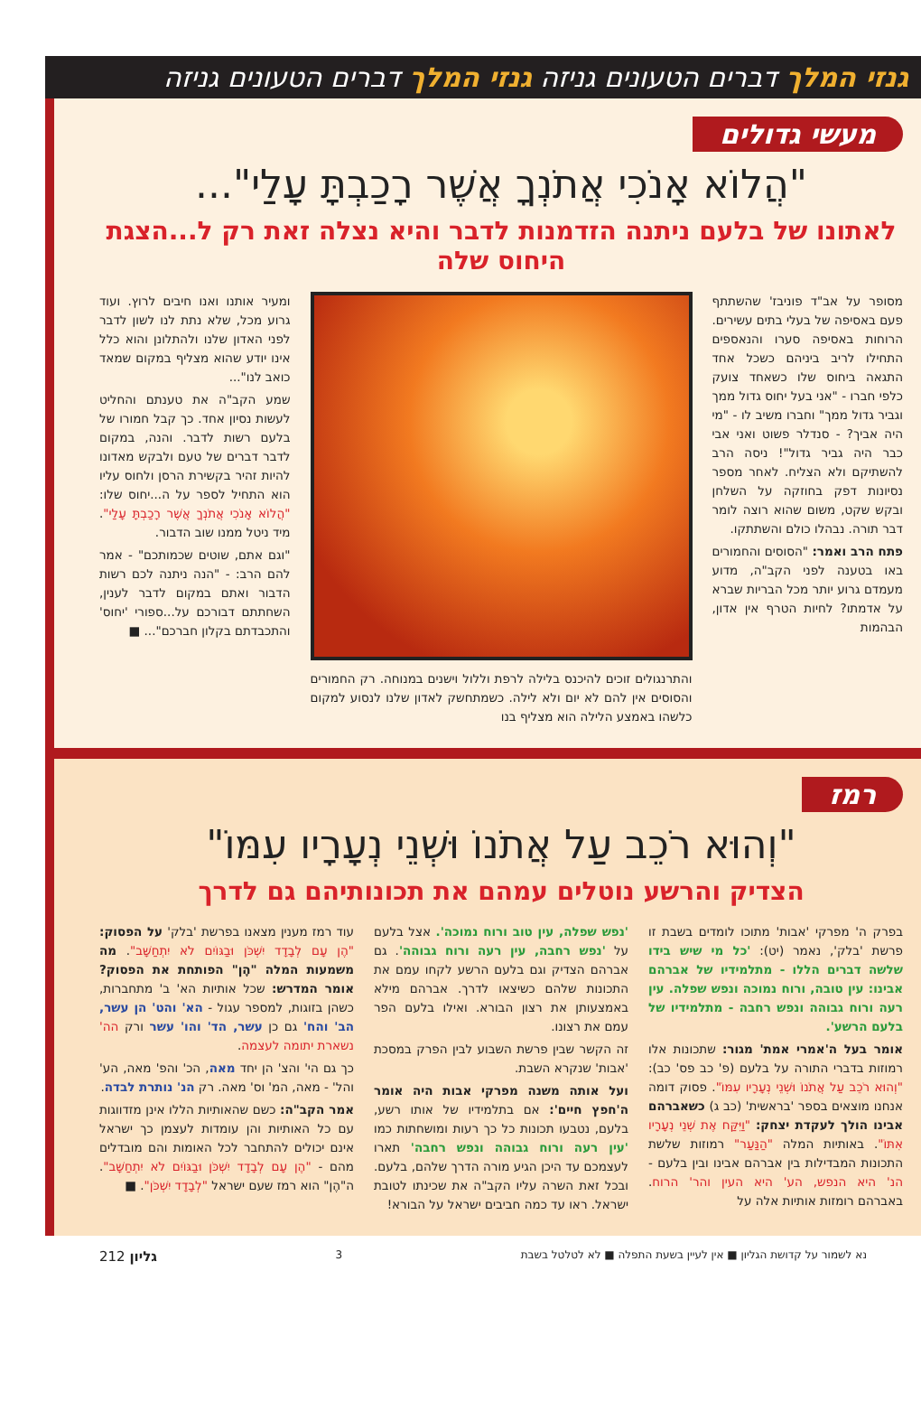גנזי המלך דברים הטעונים גניזה גנזי המלך דברים הטעונים גניזה
מעשי גדולים
"הֲלוֹא אָנֹכִי אֲתֹנְךָ אֲשֶׁר רָכַבְתָּ עָלַי"...
לאתונו של בלעם ניתנה הזדמנות לדבר והיא נצלה זאת רק ל...הצגת היחוס שלה
מסופר על אב"ד פוניבז' שהשתתף פעם באסיפה של בעלי בתים עשירים. הרוחות באסיפה סערו והנאספים התחילו לריב ביניהם כשכל אחד התגאה ביחוס שלו כשאחד צועק כלפי חברו - "אני בעל יחוס גדול ממך וגביר גדול ממך" וחברו משיב לו - "מי היה אביך? - סנדלר פשוט ואני אבי כבר היה גביר גדול"! ניסה הרב להשתיקם ולא הצליח. לאחר מספר נסיונות דפק בחוזקה על השלחן ובקש שקט, משום שהוא רוצה לומר דבר תורה. נבהלו כולם והשתתקו.
פתח הרב ואמר: "הסוסים והחמורים באו בטענה לפני הקב"ה, מדוע מעמדם גרוע יותר מכל הבריות שברא על אדמתו? לחיות הטרף אין אדון, הבהמות
והתרנגולים זוכים להיכנס בלילה לרפת וללול וישנים במנוחה. רק החמורים והסוסים אין להם לא יום ולא לילה. כשמתחשק לאדון שלנו לנסוע למקום כלשהו באמצע הלילה הוא מצליף בנו
ומעיר אותנו ואנו חיבים לרוץ. ועוד גרוע מכל, שלא נתת לנו לשון לדבר לפני האדון שלנו ולהתלונן והוא כלל אינו יודע שהוא מצליף במקום שמאד כואב לנו"...
שמע הקב"ה את טענתם והחליט לעשות נסיון אחד. כך קבל חמורו של בלעם רשות לדבר. והנה, במקום לדבר דברים של טעם ולבקש מאדונו להיות זהיר בקשירת הרסן ולחוס עליו הוא התחיל לספר על ה...יחוס שלו: "הֲלוֹא אָנֹכִי אֲתֹנְךָ אֲשֶׁר רָכַבְתָּ עָלַי". מיד ניטל ממנו שוב הדבור.
"וגם אתם, שוטים שכמותכם" - אמר להם הרב: - "הנה ניתנה לכם רשות הדבור ואתם במקום לדבר לענין, השחתתם דבורכם על...ספורי 'יחוס' והתכבדתם בקלון חברכם"... ■
רמז
"וְהוּא רֹכֵב עַל אֲתֹנוֹ וּשְׁנֵי נְעָרָיו עִמּוֹ"
הצדיק והרשע נוטלים עמהם את תכונותיהם גם לדרך
בפרק ה' מפרקי 'אבות' מתוכו לומדים בשבת זו פרשת 'בלק', נאמר (יט): 'כל מי שיש בידו שלשה דברים הללו - מתלמידיו של אברהם אבינו: עין טובה, ורוח נמוכה ונפש שפלה. עין רעה ורוח גבוהה ונפש רחבה - מתלמידיו של בלעם הרשע'.
אומר בעל ה'אמרי אמת' מגור: שתכונות אלו רמוזות בדברי התורה על בלעם (פ' כב פס' כב): "וְהוּא רֹכֵב עַל אֲתֹנוֹ וּשְׁנֵי נְעָרָיו עִמּוֹ". פסוק דומה אנחנו מוצאים בספר 'בראשית' (כב ג) כשאברהם אבינו הולך לעקדת יצחק: "וַיִּקַּח אֶת שְׁנֵי נְעָרָיו אִתּוֹ". באותיות המלה "הַנַּעַר" רמוזות שלשת התכונות המבדילות בין אברהם אבינו ובין בלעם - הנ' היא הנפש, הע' היא העין והר' הרוח. באברהם רומזות אותיות אלה על
'נפש שפלה, עין טוב ורוח נמוכה'. אצל בלעם על 'נפש רחבה, עין רעה ורוח גבוהה'. גם אברהם הצדיק וגם בלעם הרשע לקחו עמם את התכונות שלהם כשיצאו לדרך. אברהם מילא באמצעותן את רצון הבורא. ואילו בלעם הפר עמם את רצונו.
זה הקשר שבין פרשת השבוע לבין הפרק במסכת 'אבות' שנקרא השבת.
ועל אותה משנה מפרקי אבות היה אומר ה'חפץ חיים': אם בתלמידיו של אותו רשע, בלעם, נטבעו תכונות כל כך רעות ומושחתות כמו 'עין רעה ורוח גבוהה ונפש רחבה' תארו לעצמכם עד היכן הגיע מורה הדרך שלהם, בלעם. ובכל זאת השרה עליו הקב"ה את שכינתו לטובת ישראל. ראו עד כמה חביבים ישראל על הבורא!
עוד רמז מענין מצאנו בפרשת 'בלק' על הפסוק: "הֶן עָם לְבָדָד יִשְׁכֹּן וּבַגּוֹיִם לֹא יִתְחַשָּׁב". מה משמעות המלה "הֶן" הפותחת את הפסוק? אומר המדרש: שכל אותיות הא' ב' מתחברות, כשהן בזוגות, למספר עגול - הא' והט' הן עשר, הב' והח' גם כן עשר, הד' והו' עשר ורק הה' נשארת יתומה לעצמה.
כך גם הי' והצ' הן יחד מאה, הכ' והפ' מאה, הע' והל' - מאה, המ' וס' מאה. רק הנ' נותרת לבדה.
אמר הקב"ה: כשם שהאותיות הללו אינן מזדווגות עם כל האותיות והן עומדות לעצמן כך ישראל אינם יכולים להתחבר לכל האומות והם מובדלים מהם - "הֶן עָם לְבָדָד יִשְׁכֹּן וּבַגּוֹיִם לֹא יִתְחַשָּׁב". ה"הֶן" הוא רמז שעם ישראל "לְבָדָד יִשְׁכֹּן". ■
נא לשמור על קדושת הגליון ■ אין לעיין בשעת התפלה ■ לא לטלטל בשבת 3 גליון 212